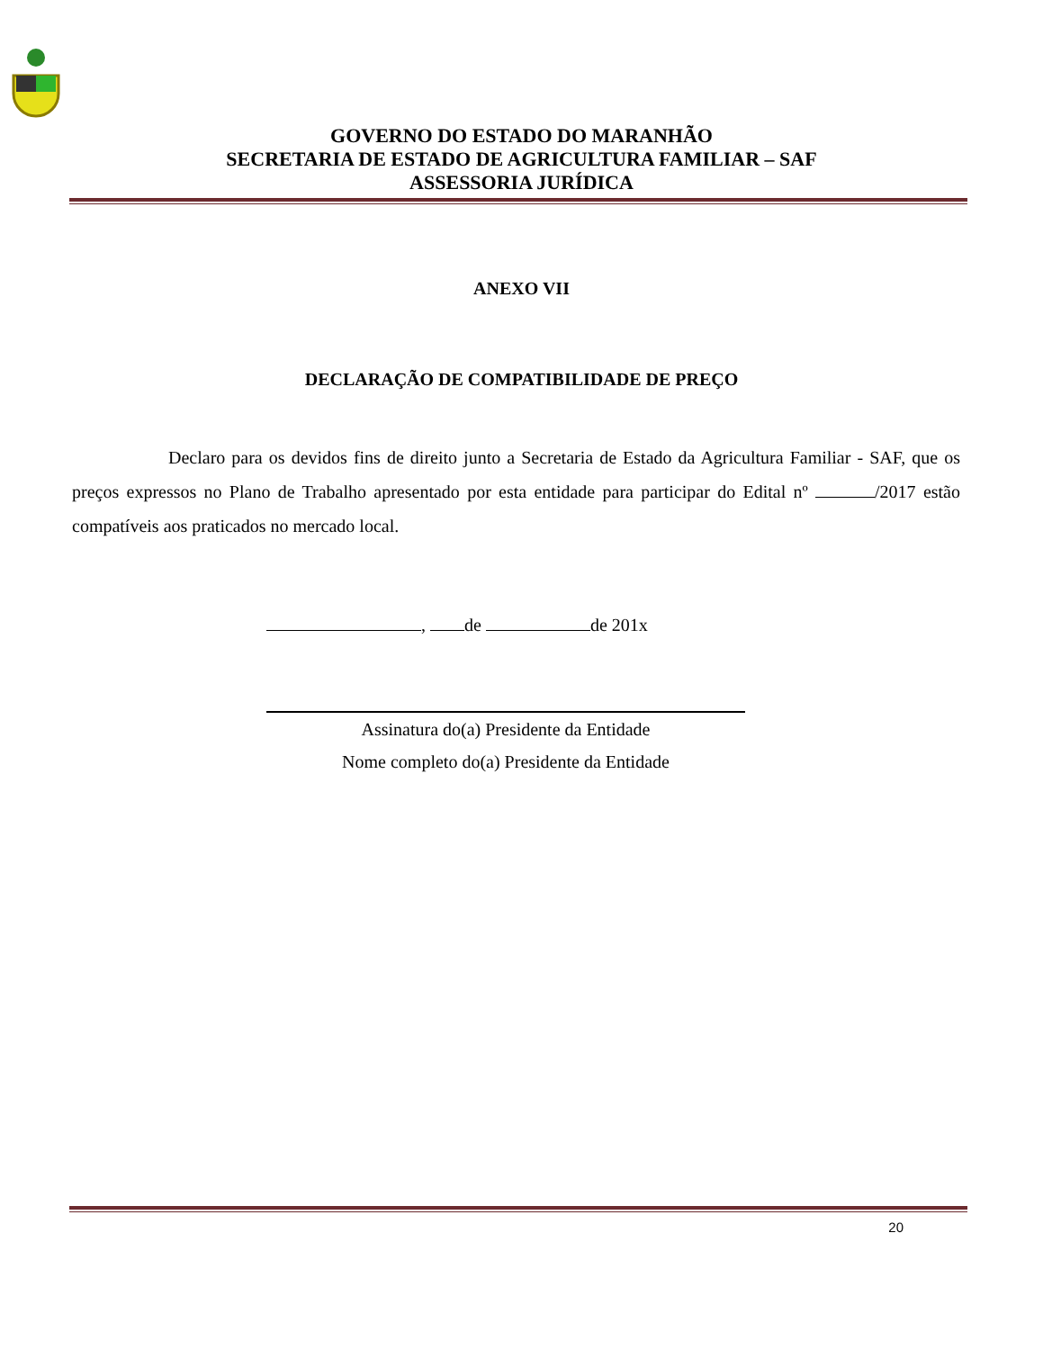GOVERNO DO ESTADO DO MARANHÃO
SECRETARIA DE ESTADO DE AGRICULTURA FAMILIAR – SAF
ASSESSORIA JURÍDICA
ANEXO VII
DECLARAÇÃO DE COMPATIBILIDADE DE PREÇO
Declaro para os devidos fins de direito junto a Secretaria de Estado da Agricultura Familiar - SAF, que os preços expressos no Plano de Trabalho apresentado por esta entidade para participar do Edital nº /2017 estão compatíveis aos praticados no mercado local.
, de de 201x
Assinatura do(a) Presidente da Entidade
Nome completo do(a) Presidente da Entidade
20